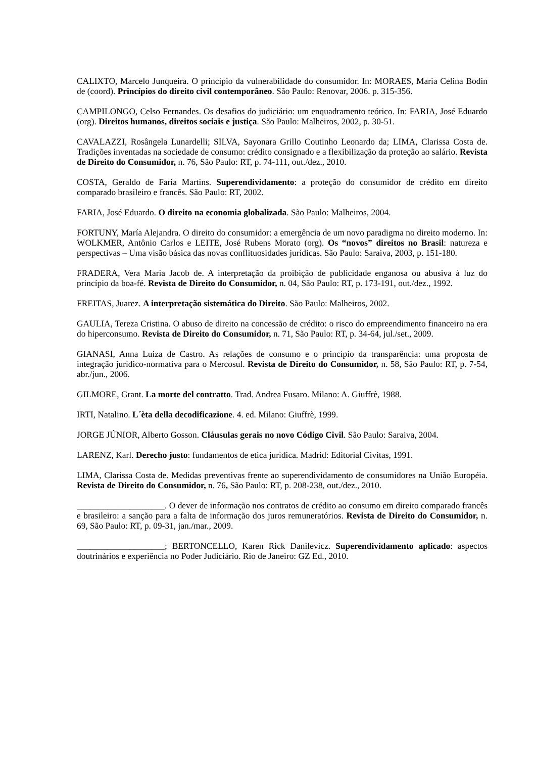CALIXTO, Marcelo Junqueira. O princípio da vulnerabilidade do consumidor. In: MORAES, Maria Celina Bodin de (coord). Princípios do direito civil contemporâneo. São Paulo: Renovar, 2006. p. 315-356.
CAMPILONGO, Celso Fernandes. Os desafios do judiciário: um enquadramento teórico. In: FARIA, José Eduardo (org). Direitos humanos, direitos sociais e justiça. São Paulo: Malheiros, 2002, p. 30-51.
CAVALAZZI, Rosângela Lunardelli; SILVA, Sayonara Grillo Coutinho Leonardo da; LIMA, Clarissa Costa de. Tradições inventadas na sociedade de consumo: crédito consignado e a flexibilização da proteção ao salário. Revista de Direito do Consumidor, n. 76, São Paulo: RT, p. 74-111, out./dez., 2010.
COSTA, Geraldo de Faria Martins. Superendividamento: a proteção do consumidor de crédito em direito comparado brasileiro e francês. São Paulo: RT, 2002.
FARIA, José Eduardo. O direito na economia globalizada. São Paulo: Malheiros, 2004.
FORTUNY, María Alejandra. O direito do consumidor: a emergência de um novo paradigma no direito moderno. In: WOLKMER, Antônio Carlos e LEITE, José Rubens Morato (org). Os “novos” direitos no Brasil: natureza e perspectivas – Uma visão básica das novas conflituosidades jurídicas. São Paulo: Saraiva, 2003, p. 151-180.
FRADERA, Vera Maria Jacob de. A interpretação da proibição de publicidade enganosa ou abusiva à luz do princípio da boa-fé. Revista de Direito do Consumidor, n. 04, São Paulo: RT, p. 173-191, out./dez., 1992.
FREITAS, Juarez. A interpretação sistemática do Direito. São Paulo: Malheiros, 2002.
GAULIA, Tereza Cristina. O abuso de direito na concessão de crédito: o risco do empreendimento financeiro na era do hiperconsumo. Revista de Direito do Consumidor, n. 71, São Paulo: RT, p. 34-64, jul./set., 2009.
GIANASI, Anna Luiza de Castro. As relações de consumo e o princípio da transparência: uma proposta de integração jurídico-normativa para o Mercosul. Revista de Direito do Consumidor, n. 58, São Paulo: RT, p. 7-54, abr./jun., 2006.
GILMORE, Grant. La morte del contratto. Trad. Andrea Fusaro. Milano: A. Giuffrè, 1988.
IRTI, Natalino. L´èta della decodificazione. 4. ed. Milano: Giuffrè, 1999.
JORGE JÚNIOR, Alberto Gosson. Cláusulas gerais no novo Código Civil. São Paulo: Saraiva, 2004.
LARENZ, Karl. Derecho justo: fundamentos de etica jurídica. Madrid: Editorial Civitas, 1991.
LIMA, Clarissa Costa de. Medidas preventivas frente ao superendividamento de consumidores na União Européia. Revista de Direito do Consumidor, n. 76, São Paulo: RT, p. 208-238, out./dez., 2010.
____________________. O dever de informação nos contratos de crédito ao consumo em direito comparado francês e brasileiro: a sanção para a falta de informação dos juros remuneratórios. Revista de Direito do Consumidor, n. 69, São Paulo: RT, p. 09-31, jan./mar., 2009.
____________________; BERTONCELLO, Karen Rick Danilevicz. Superendividamento aplicado: aspectos doutrinários e experiência no Poder Judiciário. Rio de Janeiro: GZ Ed., 2010.